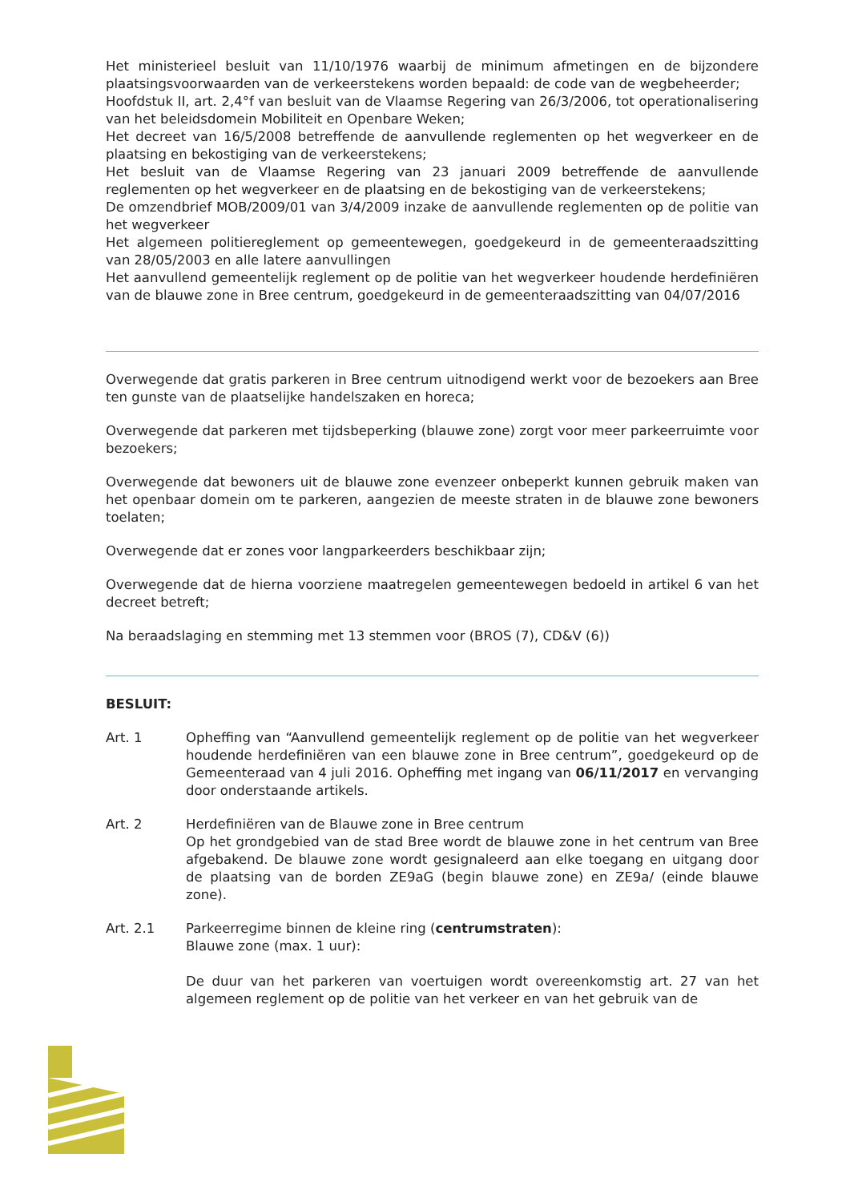Het ministerieel besluit van 11/10/1976 waarbij de minimum afmetingen en de bijzondere plaatsingsvoorwaarden van de verkeerstekens worden bepaald: de code van de wegbeheerder;
Hoofdstuk II, art. 2,4°f van besluit van de Vlaamse Regering van 26/3/2006, tot operationalisering van het beleidsdomein Mobiliteit en Openbare Weken;
Het decreet van 16/5/2008 betreffende de aanvullende reglementen op het wegverkeer en de plaatsing en bekostiging van de verkeerstekens;
Het besluit van de Vlaamse Regering van 23 januari 2009 betreffende de aanvullende reglementen op het wegverkeer en de plaatsing en de bekostiging van de verkeerstekens;
De omzendbrief MOB/2009/01 van 3/4/2009 inzake de aanvullende reglementen op de politie van het wegverkeer
Het algemeen politiereglement op gemeentewegen, goedgekeurd in de gemeenteraadszitting van 28/05/2003 en alle latere aanvullingen
Het aanvullend gemeentelijk reglement op de politie van het wegverkeer houdende herdefiniëren van de blauwe zone in Bree centrum, goedgekeurd in de gemeenteraadszitting van 04/07/2016
Overwegende dat gratis parkeren in Bree centrum uitnodigend werkt voor de bezoekers aan Bree ten gunste van de plaatselijke handelszaken en horeca;
Overwegende dat parkeren met tijdsbeperking (blauwe zone) zorgt voor meer parkeerruimte voor bezoekers;
Overwegende dat bewoners uit de blauwe zone evenzeer onbeperkt kunnen gebruik maken van het openbaar domein om te parkeren, aangezien de meeste straten in de blauwe zone bewoners toelaten;
Overwegende dat er zones voor langparkeerders beschikbaar zijn;
Overwegende dat de hierna voorziene maatregelen gemeentewegen bedoeld in artikel 6 van het decreet betreft;
Na beraadslaging en stemming met 13 stemmen voor (BROS (7), CD&V (6))
BESLUIT:
Art. 1 Opheffing van “Aanvullend gemeentelijk reglement op de politie van het wegverkeer houdende herdefiniëren van een blauwe zone in Bree centrum”, goedgekeurd op de Gemeenteraad van 4 juli 2016. Opheffing met ingang van 06/11/2017 en vervanging door onderstaande artikels.
Art. 2 Herdefiniëren van de Blauwe zone in Bree centrum
Op het grondgebied van de stad Bree wordt de blauwe zone in het centrum van Bree afgebakend. De blauwe zone wordt gesignaleerd aan elke toegang en uitgang door de plaatsing van de borden ZE9aG (begin blauwe zone) en ZE9a/ (einde blauwe zone).
Art. 2.1 Parkeerregime binnen de kleine ring (centrumstraten):
Blauwe zone (max. 1 uur):
De duur van het parkeren van voertuigen wordt overeenkomstig art. 27 van het algemeen reglement op de politie van het verkeer en van het gebruik van de